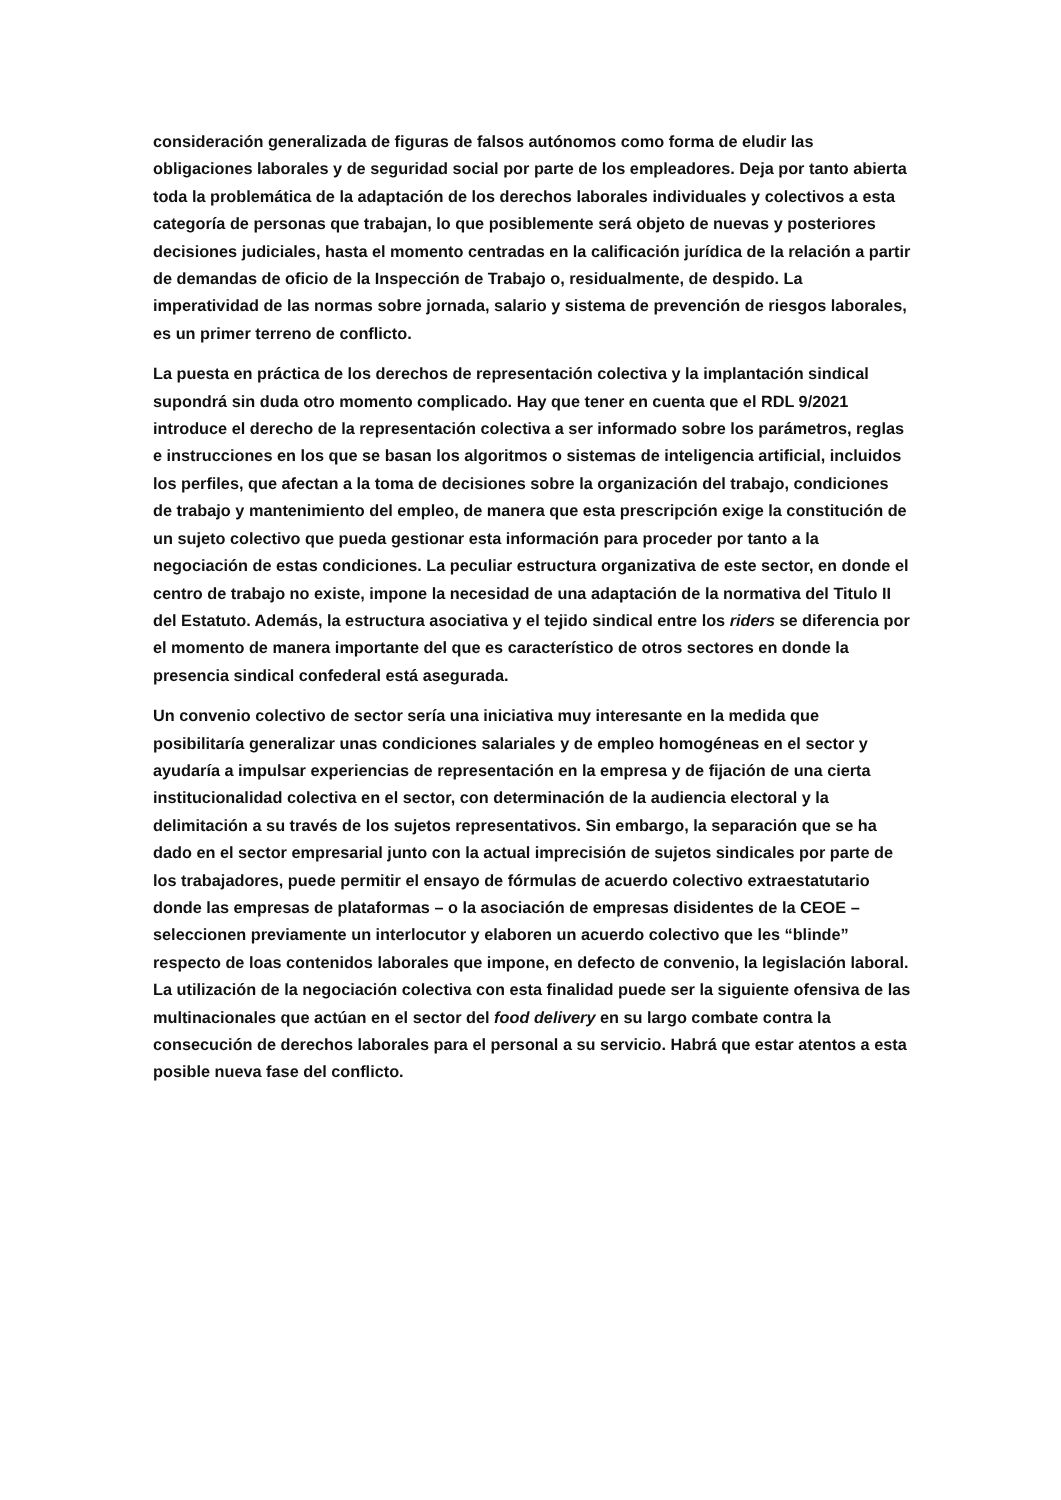consideración generalizada de figuras de falsos autónomos como forma de eludir las obligaciones laborales y de seguridad social por parte de los empleadores. Deja por tanto abierta toda la problemática de la adaptación de los derechos laborales individuales y colectivos a esta categoría de personas que trabajan, lo que posiblemente será objeto de nuevas y posteriores decisiones judiciales, hasta el momento centradas en la calificación jurídica de la relación a partir de demandas de oficio de la Inspección de Trabajo o, residualmente, de despido. La imperatividad de las normas sobre jornada, salario y sistema de prevención de riesgos laborales, es un primer terreno de conflicto.
La puesta en práctica de los derechos de representación colectiva y la implantación sindical supondrá sin duda otro momento complicado. Hay que tener en cuenta que el RDL 9/2021 introduce el derecho de la representación colectiva a ser informado sobre los parámetros, reglas e instrucciones en los que se basan los algoritmos o sistemas de inteligencia artificial, incluidos los perfiles, que afectan a la toma de decisiones sobre la organización del trabajo, condiciones de trabajo y mantenimiento del empleo, de manera que esta prescripción exige la constitución de un sujeto colectivo que pueda gestionar esta información para proceder por tanto a la negociación de estas condiciones. La peculiar estructura organizativa de este sector, en donde el centro de trabajo no existe, impone la necesidad de una adaptación de la normativa del Titulo II del Estatuto. Además, la estructura asociativa y el tejido sindical entre los riders se diferencia por el momento de manera importante del que es característico de otros sectores en donde la presencia sindical confederal está asegurada.
Un convenio colectivo de sector sería una iniciativa muy interesante en la medida que posibilitaría generalizar unas condiciones salariales y de empleo homogéneas en el sector y ayudaría a impulsar experiencias de representación en la empresa y de fijación de una cierta institucionalidad colectiva en el sector, con determinación de la audiencia electoral y la delimitación a su través de los sujetos representativos. Sin embargo, la separación que se ha dado en el sector empresarial junto con la actual imprecisión de sujetos sindicales por parte de los trabajadores, puede permitir el ensayo de fórmulas de acuerdo colectivo extraestatutario donde las empresas de plataformas – o la asociación de empresas disidentes de la CEOE – seleccionen previamente un interlocutor y elaboren un acuerdo colectivo que les “blinde” respecto de loas contenidos laborales que impone, en defecto de convenio, la legislación laboral. La utilización de la negociación colectiva con esta finalidad puede ser la siguiente ofensiva de las multinacionales que actúan en el sector del food delivery en su largo combate contra la consecución de derechos laborales para el personal a su servicio. Habrá que estar atentos a esta posible nueva fase del conflicto.